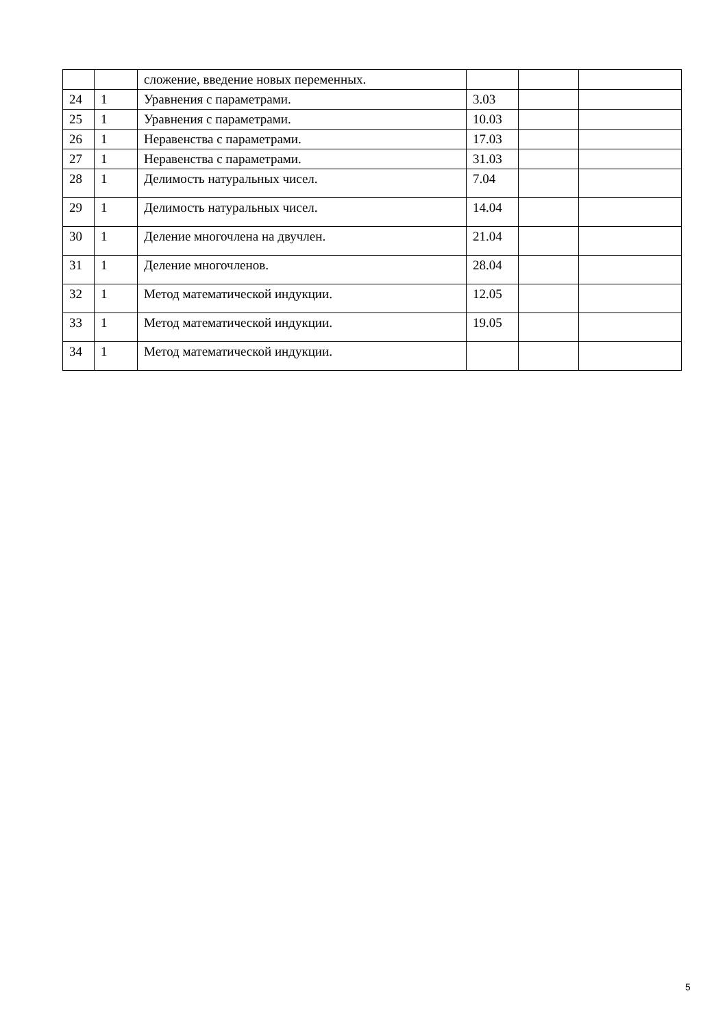| | | сложение, введение новых переменных. | | | |
| 24 | 1 | Уравнения с параметрами. | 3.03 | | |
| 25 | 1 | Уравнения с параметрами. | 10.03 | | |
| 26 | 1 | Неравенства с параметрами. | 17.03 | | |
| 27 | 1 | Неравенства с параметрами. | 31.03 | | |
| 28 | 1 | Делимость натуральных чисел. | 7.04 | | |
| 29 | 1 | Делимость натуральных чисел. | 14.04 | | |
| 30 | 1 | Деление многочлена на двучлен. | 21.04 | | |
| 31 | 1 | Деление многочленов. | 28.04 | | |
| 32 | 1 | Метод математической индукции. | 12.05 | | |
| 33 | 1 | Метод математической индукции. | 19.05 | | |
| 34 | 1 | Метод математической индукции. | | | |
5